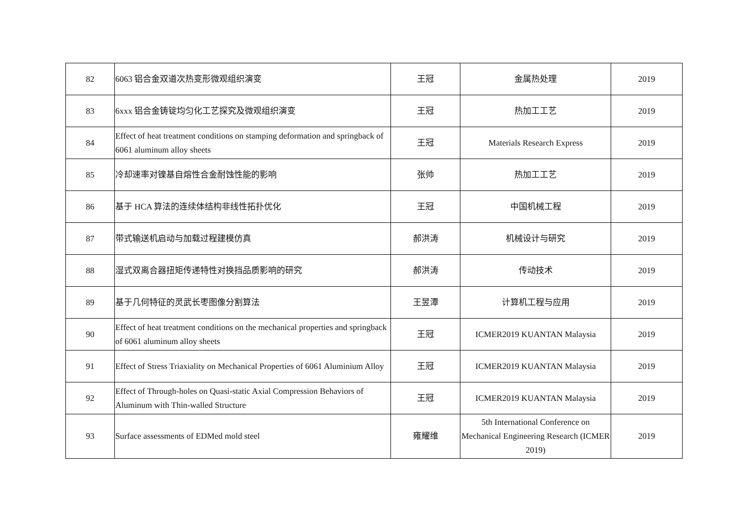| 82 | 6063 铝合金双道次热变形微观组织演变 | 王冠 | 金属热处理 | 2019 |
| 83 | 6xxx 铝合金铸锭均匀化工艺探究及微观组织演变 | 王冠 | 热加工工艺 | 2019 |
| 84 | Effect of heat treatment conditions on stamping deformation and springback of 6061 aluminum alloy sheets | 王冠 | Materials Research Express | 2019 |
| 85 | 冷却速率对镍基自熔性合金耐蚀性能的影响 | 张帅 | 热加工工艺 | 2019 |
| 86 | 基于 HCA 算法的连续体结构非线性拓扑优化 | 王冠 | 中国机械工程 | 2019 |
| 87 | 带式输送机启动与加载过程建模仿真 | 郝洪涛 | 机械设计与研究 | 2019 |
| 88 | 湿式双离合器扭矩传递特性对换挡品质影响的研究 | 郝洪涛 | 传动技术 | 2019 |
| 89 | 基于几何特征的灵武长枣图像分割算法 | 王昱潭 | 计算机工程与应用 | 2019 |
| 90 | Effect of heat treatment conditions on the mechanical properties and springback of 6061 aluminum alloy sheets | 王冠 | ICMER2019 KUANTAN Malaysia | 2019 |
| 91 | Effect of Stress Triaxiality on Mechanical Properties of 6061 Aluminium Alloy | 王冠 | ICMER2019 KUANTAN Malaysia | 2019 |
| 92 | Effect of Through-holes on Quasi-static Axial Compression Behaviors of Aluminum with Thin-walled Structure | 王冠 | ICMER2019 KUANTAN Malaysia | 2019 |
| 93 | Surface assessments of EDMed mold steel | 雍耀维 | 5th International Conference on Mechanical Engineering Research (ICMER 2019) | 2019 |